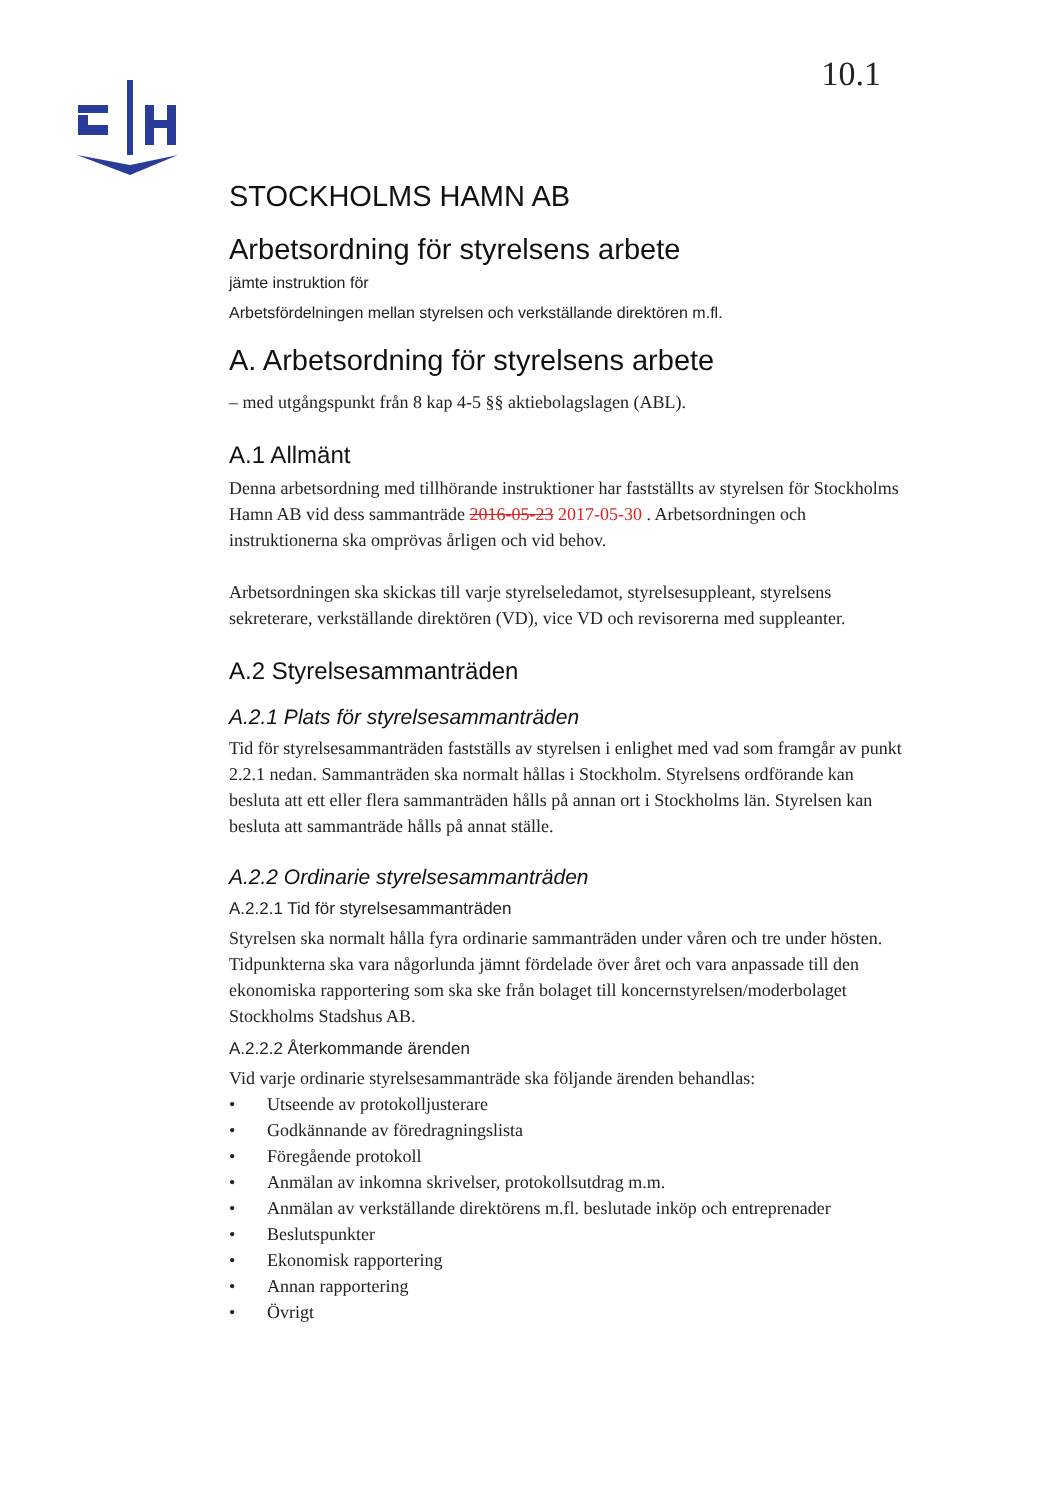10.1
STOCKHOLMS HAMN AB
Arbetsordning för styrelsens arbete
jämte instruktion för
Arbetsfördelningen mellan styrelsen och verkställande direktören m.fl.
A. Arbetsordning för styrelsens arbete
– med utgångspunkt från 8 kap 4-5 §§ aktiebolagslagen (ABL).
A.1 Allmänt
Denna arbetsordning med tillhörande instruktioner har fastställts av styrelsen för Stockholms Hamn AB vid dess sammanträde 2016-05-23 2017-05-30 . Arbetsordningen och instruktionerna ska omprövas årligen och vid behov.
Arbetsordningen ska skickas till varje styrelseledamot, styrelsesuppleant, styrelsens sekreterare, verkställande direktören (VD), vice VD och revisorerna med suppleanter.
A.2 Styrelsesammanträden
A.2.1 Plats för styrelsesammanträden
Tid för styrelsesammanträden fastställs av styrelsen i enlighet med vad som framgår av punkt 2.2.1 nedan. Sammanträden ska normalt hållas i Stockholm. Styrelsens ordförande kan besluta att ett eller flera sammanträden hålls på annan ort i Stockholms län. Styrelsen kan besluta att sammanträde hålls på annat ställe.
A.2.2 Ordinarie styrelsesammanträden
A.2.2.1 Tid för styrelsesammanträden
Styrelsen ska normalt hålla fyra ordinarie sammanträden under våren och tre under hösten. Tidpunkterna ska vara någorlunda jämnt fördelade över året och vara anpassade till den ekonomiska rapportering som ska ske från bolaget till koncernstyrelsen/moderbolaget Stockholms Stadshus AB.
A.2.2.2 Återkommande ärenden
Vid varje ordinarie styrelsesammanträde ska följande ärenden behandlas:
• Utseende av protokolljusterare
• Godkännande av föredragningslista
• Föregående protokoll
• Anmälan av inkomna skrivelser, protokollsutdrag m.m.
• Anmälan av verkställande direktörens m.fl. beslutade inköp och entreprenader
• Beslutspunkter
• Ekonomisk rapportering
• Annan rapportering
• Övrigt